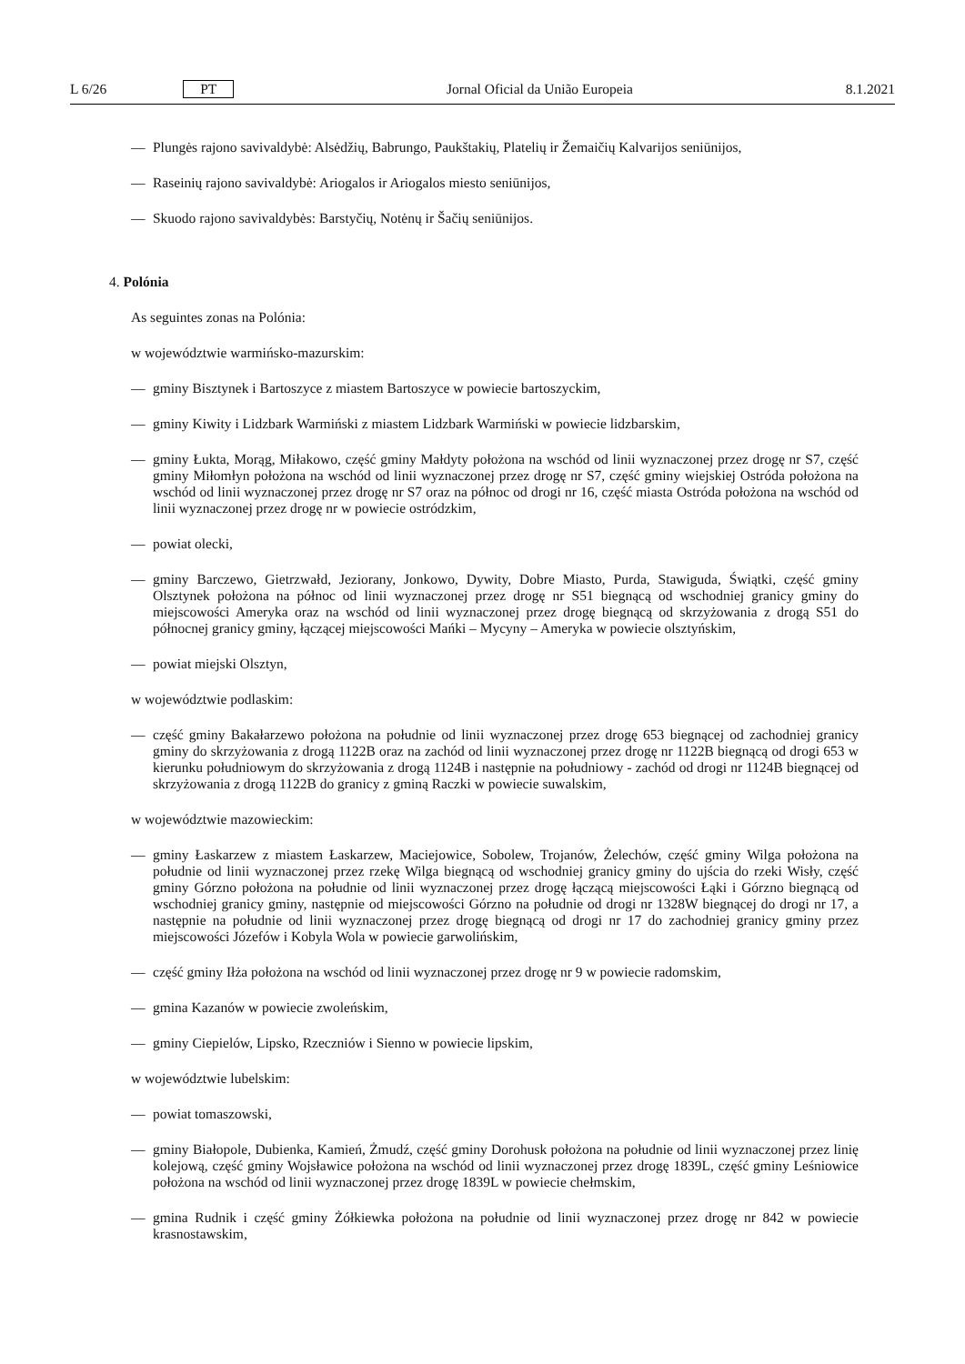L 6/26 PT Jornal Oficial da União Europeia 8.1.2021
— Plungės rajono savivaldybė: Alsėdžių, Babrungo, Paukštakių, Platelių ir Žemaičių Kalvarijos seniūnijos,
— Raseinių rajono savivaldybė: Ariogalos ir Ariogalos miesto seniūnijos,
— Skuodo rajono savivaldybės: Barstyčių, Notėnų ir Šačių seniūnijos.
4. Polónia
As seguintes zonas na Polónia:
w województwie warmińsko-mazurskim:
— gminy Bisztynek i Bartoszyce z miastem Bartoszyce w powiecie bartoszyckim,
— gminy Kiwity i Lidzbark Warmiński z miastem Lidzbark Warmiński w powiecie lidzbarskim,
— gminy Łukta, Morąg, Miłakowo, część gminy Małdyty położona na wschód od linii wyznaczonej przez drogę nr S7, część gminy Miłomłyn położona na wschód od linii wyznaczonej przez drogę nr S7, część gminy wiejskiej Ostróda położona na wschód od linii wyznaczonej przez drogę nr S7 oraz na północ od drogi nr 16, część miasta Ostróda położona na wschód od linii wyznaczonej przez drogę nr w powiecie ostródzkim,
— powiat olecki,
— gminy Barczewo, Gietrzwałd, Jeziorany, Jonkowo, Dywity, Dobre Miasto, Purda, Stawiguda, Świątki, część gminy Olsztynek położona na północ od linii wyznaczonej przez drogę nr S51 biegnącą od wschodniej granicy gminy do miejscowości Ameryka oraz na wschód od linii wyznaczonej przez drogę biegnącą od skrzyżowania z drogą S51 do północnej granicy gminy, łączącej miejscowości Mańki – Mycyny – Ameryka w powiecie olsztyńskim,
— powiat miejski Olsztyn,
w województwie podlaskim:
— część gminy Bakałarzewo położona na południe od linii wyznaczonej przez drogę 653 biegnącej od zachodniej granicy gminy do skrzyżowania z drogą 1122B oraz na zachód od linii wyznaczonej przez drogę nr 1122B biegnącą od drogi 653 w kierunku południowym do skrzyżowania z drogą 1124B i następnie na południowy - zachód od drogi nr 1124B biegnącej od skrzyżowania z drogą 1122B do granicy z gminą Raczki w powiecie suwalskim,
w województwie mazowieckim:
— gminy Łaskarzew z miastem Łaskarzew, Maciejowice, Sobolew, Trojanów, Żelechów, część gminy Wilga położona na południe od linii wyznaczonej przez rzekę Wilga biegnącą od wschodniej granicy gminy do ujścia do rzeki Wisły, część gminy Górzno położona na południe od linii wyznaczonej przez drogę łączącą miejscowości Łąki i Górzno biegnącą od wschodniej granicy gminy, następnie od miejscowości Górzno na południe od drogi nr 1328W biegnącej do drogi nr 17, a następnie na południe od linii wyznaczonej przez drogę biegnącą od drogi nr 17 do zachodniej granicy gminy przez miejscowości Józefów i Kobyla Wola w powiecie garwolińskim,
— część gminy Iłża położona na wschód od linii wyznaczonej przez drogę nr 9 w powiecie radomskim,
— gmina Kazanów w powiecie zwoleńskim,
— gminy Ciepielów, Lipsko, Rzeczniów i Sienno w powiecie lipskim,
w województwie lubelskim:
— powiat tomaszowski,
— gminy Białopole, Dubienka, Kamień, Żmudź, część gminy Dorohusk położona na południe od linii wyznaczonej przez linię kolejową, część gminy Wojsławice położona na wschód od linii wyznaczonej przez drogę 1839L, część gminy Leśniowice położona na wschód od linii wyznaczonej przez drogę 1839L w powiecie chełmskim,
— gmina Rudnik i część gminy Żółkiewka położona na południe od linii wyznaczonej przez drogę nr 842 w powiecie krasnostawskim,